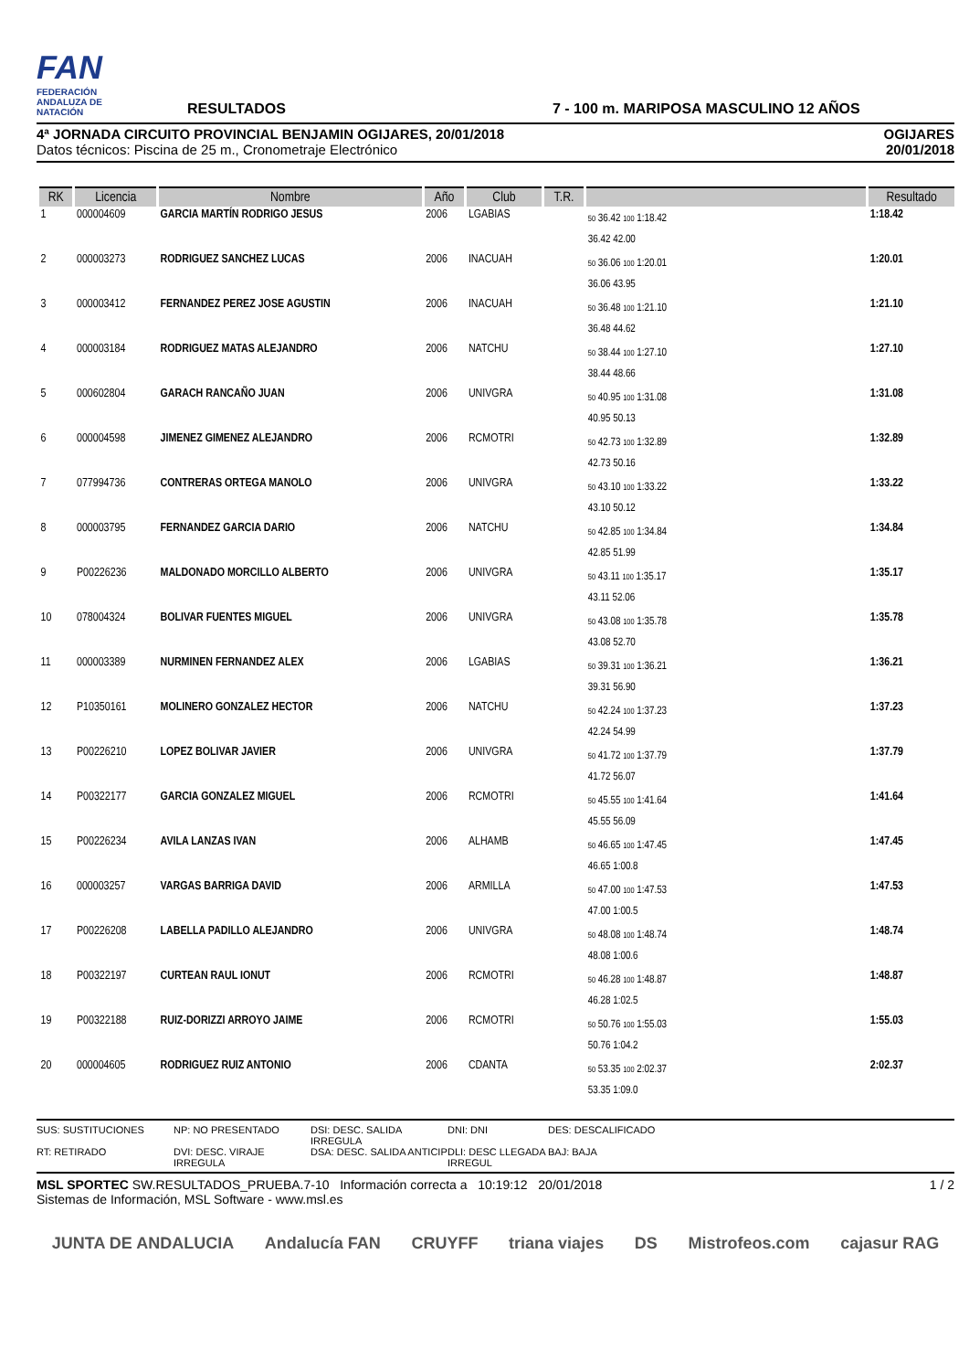FAN
FEDERACIÓN ANDALUZA DE NATACIÓN
RESULTADOS
7 - 100 m. MARIPOSA MASCULINO 12 AÑOS
4ª JORNADA CIRCUITO PROVINCIAL BENJAMIN OGIJARES, 20/01/2018
Datos técnicos: Piscina de 25 m., Cronometraje Electrónico
OGIJARES
20/01/2018
| RK | Licencia | Nombre | Año | Club | T.R. | | Resultado |
| --- | --- | --- | --- | --- | --- | --- | --- |
| 1 | 000004609 | GARCIA MARTÍN RODRIGO JESUS | 2006 | LGABIAS | | 50 36.42 100 1:18.42 36.42 42.00 | 1:18.42 |
| 2 | 000003273 | RODRIGUEZ SANCHEZ LUCAS | 2006 | INACUAH | | 50 36.06 100 1:20.01 36.06 43.95 | 1:20.01 |
| 3 | 000003412 | FERNANDEZ PEREZ JOSE AGUSTIN | 2006 | INACUAH | | 50 36.48 100 1:21.10 36.48 44.62 | 1:21.10 |
| 4 | 000003184 | RODRIGUEZ MATAS ALEJANDRO | 2006 | NATCHU | | 50 38.44 100 1:27.10 38.44 48.66 | 1:27.10 |
| 5 | 000602804 | GARACH RANCAÑO JUAN | 2006 | UNIVGRA | | 50 40.95 100 1:31.08 40.95 50.13 | 1:31.08 |
| 6 | 000004598 | JIMENEZ GIMENEZ ALEJANDRO | 2006 | RCMOTRI | | 50 42.73 100 1:32.89 42.73 50.16 | 1:32.89 |
| 7 | 077994736 | CONTRERAS ORTEGA MANOLO | 2006 | UNIVGRA | | 50 43.10 100 1:33.22 43.10 50.12 | 1:33.22 |
| 8 | 000003795 | FERNANDEZ GARCIA DARIO | 2006 | NATCHU | | 50 42.85 100 1:34.84 42.85 51.99 | 1:34.84 |
| 9 | P00226236 | MALDONADO MORCILLO ALBERTO | 2006 | UNIVGRA | | 50 43.11 100 1:35.17 43.11 52.06 | 1:35.17 |
| 10 | 078004324 | BOLIVAR FUENTES MIGUEL | 2006 | UNIVGRA | | 50 43.08 100 1:35.78 43.08 52.70 | 1:35.78 |
| 11 | 000003389 | NURMINEN FERNANDEZ ALEX | 2006 | LGABIAS | | 50 39.31 100 1:36.21 39.31 56.90 | 1:36.21 |
| 12 | P10350161 | MOLINERO GONZALEZ HECTOR | 2006 | NATCHU | | 50 42.24 100 1:37.23 42.24 54.99 | 1:37.23 |
| 13 | P00226210 | LOPEZ BOLIVAR JAVIER | 2006 | UNIVGRA | | 50 41.72 100 1:37.79 41.72 56.07 | 1:37.79 |
| 14 | P00322177 | GARCIA GONZALEZ MIGUEL | 2006 | RCMOTRI | | 50 45.55 100 1:41.64 45.55 56.09 | 1:41.64 |
| 15 | P00226234 | AVILA LANZAS IVAN | 2006 | ALHAMB | | 50 46.65 100 1:47.45 46.65 1:00.8 | 1:47.45 |
| 16 | 000003257 | VARGAS BARRIGA DAVID | 2006 | ARMILLA | | 50 47.00 100 1:47.53 47.00 1:00.5 | 1:47.53 |
| 17 | P00226208 | LABELLA PADILLO ALEJANDRO | 2006 | UNIVGRA | | 50 48.08 100 1:48.74 48.08 1:00.6 | 1:48.74 |
| 18 | P00322197 | CURTEAN RAUL IONUT | 2006 | RCMOTRI | | 50 46.28 100 1:48.87 46.28 1:02.5 | 1:48.87 |
| 19 | P00322188 | RUIZ-DORIZZI ARROYO JAIME | 2006 | RCMOTRI | | 50 50.76 100 1:55.03 50.76 1:04.2 | 1:55.03 |
| 20 | 000004605 | RODRIGUEZ RUIZ ANTONIO | 2006 | CDANTA | | 50 53.35 100 2:02.37 53.35 1:09.0 | 2:02.37 |
SUS: SUSTITUCIONES NP: NO PRESENTADO DSI: DESC. SALIDA IRREGULA DNI: DNI DES: DESCALIFICADO RT: RETIRADO DVI: DESC. VIRAJE IRREGULA DSA: DESC. SALIDA ANTICIP DLI: DESC LLEGADA IRREGUL BAJ: BAJA
MSL SPORTEC SW.RESULTADOS_PRUEBA.7-10 Información correcta a 10:19:12 20/01/2018
Sistemas de Información, MSL Software - www.msl.es
1 / 2
JUNTA DE ANDALUCIA Andalucía FAN CRUYFF triana viajes DS Mistrofeos.com cajasur RAG